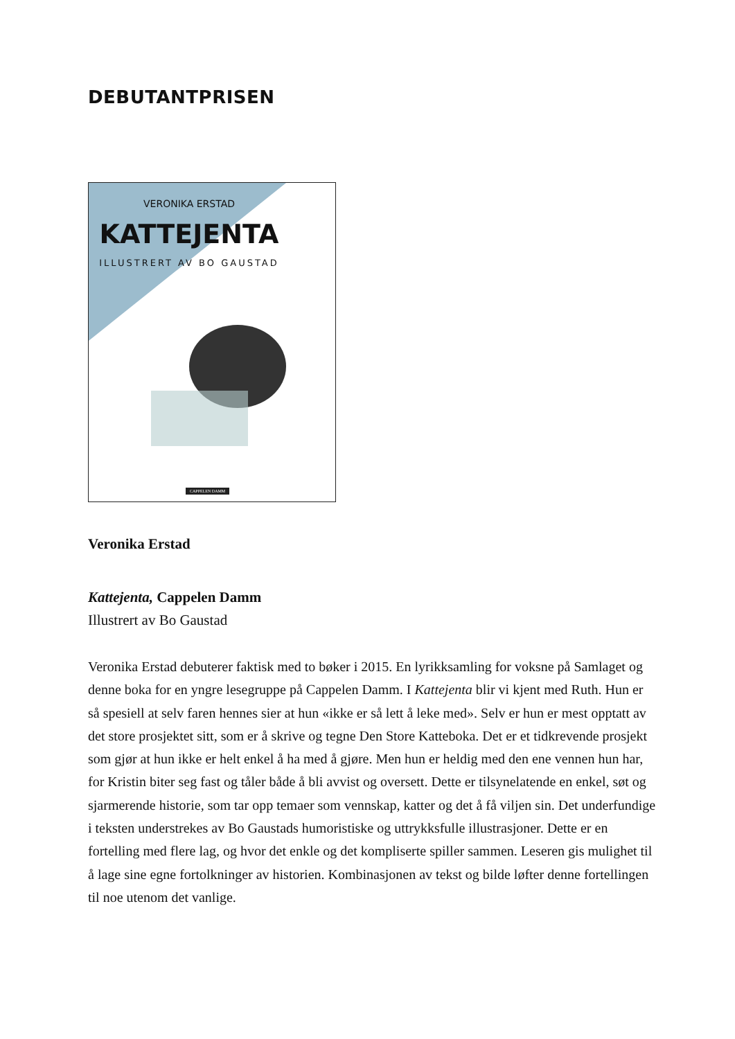DEBUTANTPRISEN
VERONIKA ERSTAD
KATTEJENTA
ILLUSTRERT AV BO GAUSTAD
CAPPELEN DAMM
Veronika Erstad
Kattejenta, Cappelen Damm
Illustrert av Bo Gaustad
Veronika Erstad debuterer faktisk med to bøker i 2015. En lyrikksamling for voksne på Samlaget og denne boka for en yngre lesegruppe på Cappelen Damm. I Kattejenta blir vi kjent med Ruth. Hun er så spesiell at selv faren hennes sier at hun «ikke er så lett å leke med». Selv er hun er mest opptatt av det store prosjektet sitt, som er å skrive og tegne Den Store Katteboka. Det er et tidkrevende prosjekt som gjør at hun ikke er helt enkel å ha med å gjøre. Men hun er heldig med den ene vennen hun har, for Kristin biter seg fast og tåler både å bli avvist og oversett. Dette er tilsynelatende en enkel, søt og sjarmerende historie, som tar opp temaer som vennskap, katter og det å få viljen sin. Det underfundige i teksten understrekes av Bo Gaustads humoristiske og uttrykksfulle illustrasjoner. Dette er en fortelling med flere lag, og hvor det enkle og det kompliserte spiller sammen. Leseren gis mulighet til å lage sine egne fortolkninger av historien. Kombinasjonen av tekst og bilde løfter denne fortellingen til noe utenom det vanlige.